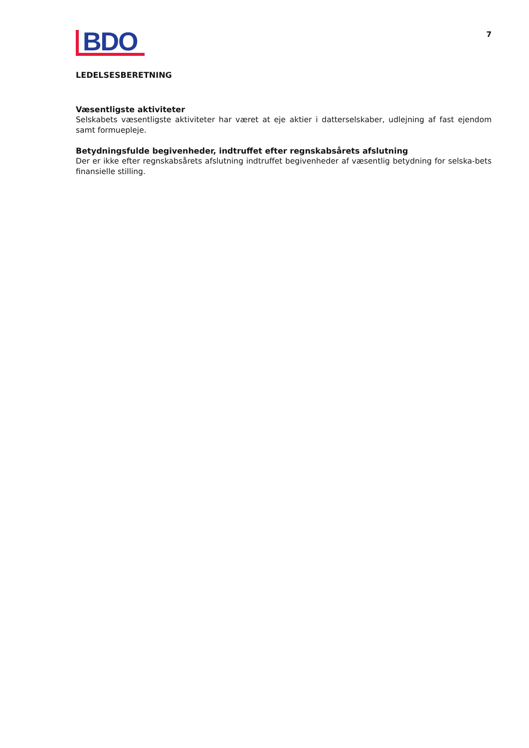BDO
7
LEDELSESBERETNING
Væsentligste aktiviteter
Selskabets væsentligste aktiviteter har været at eje aktier i datterselskaber, udlejning af fast ejendom samt formuepleje.
Betydningsfulde begivenheder, indtruffet efter regnskabsårets afslutning
Der er ikke efter regnskabsårets afslutning indtruffet begivenheder af væsentlig betydning for selska-bets finansielle stilling.